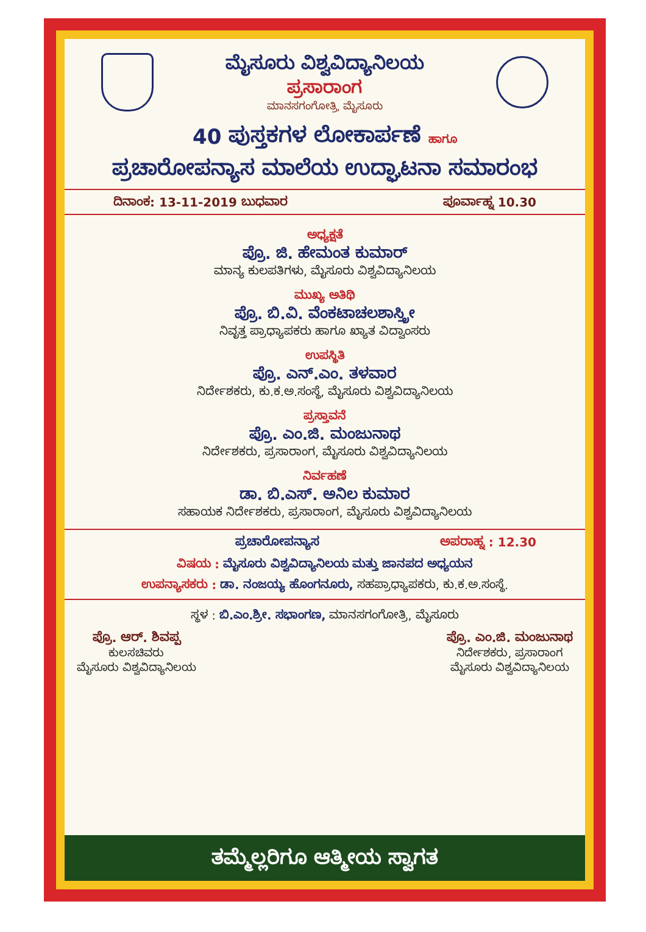ಮೈಸೂರು ವಿಶ್ವವಿದ್ಯಾನಿಲಯ
ಪ್ರಸಾರಾಂಗ
ಮಾನಸಗಂಗೋತ್ರಿ, ಮೈಸೂರು
40 ಪುಸ್ತಕಗಳ ಲೋಕಾರ್ಪಣೆ ಹಾಗೂ
ಪ್ರಚಾರೋಪನ್ಯಾಸ ಮಾಲೆಯ ಉದ್ಘಾಟನಾ ಸಮಾರಂಭ
ದಿನಾಂಕ: 13-11-2019 ಬುಧವಾರ ಪೂರ್ವಾಹ್ನ 10.30
ಅಧ್ಯಕ್ಷತೆ
ಪ್ರೊ. ಜಿ. ಹೇಮಂತ ಕುಮಾರ್
ಮಾನ್ಯ ಕುಲಪತಿಗಳು, ಮೈಸೂರು ವಿಶ್ವವಿದ್ಯಾನಿಲಯ
ಮುಖ್ಯ ಅತಿಥಿ
ಪ್ರೊ. ಬಿ.ವಿ. ವೆಂಕಟಾಚಲಶಾಸ್ತ್ರೀ
ನಿವೃತ್ತ ಪ್ರಾಧ್ಯಾಪಕರು ಹಾಗೂ ಖ್ಯಾತ ವಿದ್ವಾಂಸರು
ಉಪಸ್ಥಿತಿ
ಪ್ರೊ. ಎನ್.ಎಂ. ತಳವಾರ
ನಿರ್ದೇಶಕರು, ಕು.ಕ.ಅ.ಸಂಸ್ಥೆ, ಮೈಸೂರು ವಿಶ್ವವಿದ್ಯಾನಿಲಯ
ಪ್ರಸ್ತಾವನೆ
ಪ್ರೊ. ಎಂ.ಜಿ. ಮಂಜುನಾಥ
ನಿರ್ದೇಶಕರು, ಪ್ರಸಾರಾಂಗ, ಮೈಸೂರು ವಿಶ್ವವಿದ್ಯಾನಿಲಯ
ನಿರ್ವಹಣೆ
ಡಾ. ಬಿ.ಎಸ್. ಅನಿಲ ಕುಮಾರ
ಸಹಾಯಕ ನಿರ್ದೇಶಕರು, ಪ್ರಸಾರಾಂಗ, ಮೈಸೂರು ವಿಶ್ವವಿದ್ಯಾನಿಲಯ
ಪ್ರಚಾರೋಪನ್ಯಾಸ ಅಪರಾಹ್ನ : 12.30
ವಿಷಯ : ಮೈಸೂರು ವಿಶ್ವವಿದ್ಯಾನಿಲಯ ಮತ್ತು ಜಾನಪದ ಅಧ್ಯಯನ
ಉಪನ್ಯಾಸಕರು : ಡಾ. ನಂಜಯ್ಯ ಹೊಂಗನೂರು, ಸಹಪ್ರಾಧ್ಯಾಪಕರು, ಕು.ಕ.ಅ.ಸಂಸ್ಥೆ.
ಸ್ಥಳ : ಬಿ.ಎಂ.ಶ್ರೀ. ಸಭಾಂಗಣ, ಮಾನಸಗಂಗೋತ್ರಿ, ಮೈಸೂರು
ಪ್ರೊ. ಆರ್. ಶಿವಪ್ಪ
ಕುಲಸಚಿವರು
ಮೈಸೂರು ವಿಶ್ವವಿದ್ಯಾನಿಲಯ
ಪ್ರೊ. ಎಂ.ಜಿ. ಮಂಜುನಾಥ
ನಿರ್ದೇಶಕರು, ಪ್ರಸಾರಾಂಗ
ಮೈಸೂರು ವಿಶ್ವವಿದ್ಯಾನಿಲಯ
ತಮ್ಮೆಲ್ಲರಿಗೂ ಆತ್ಮೀಯ ಸ್ವಾಗತ